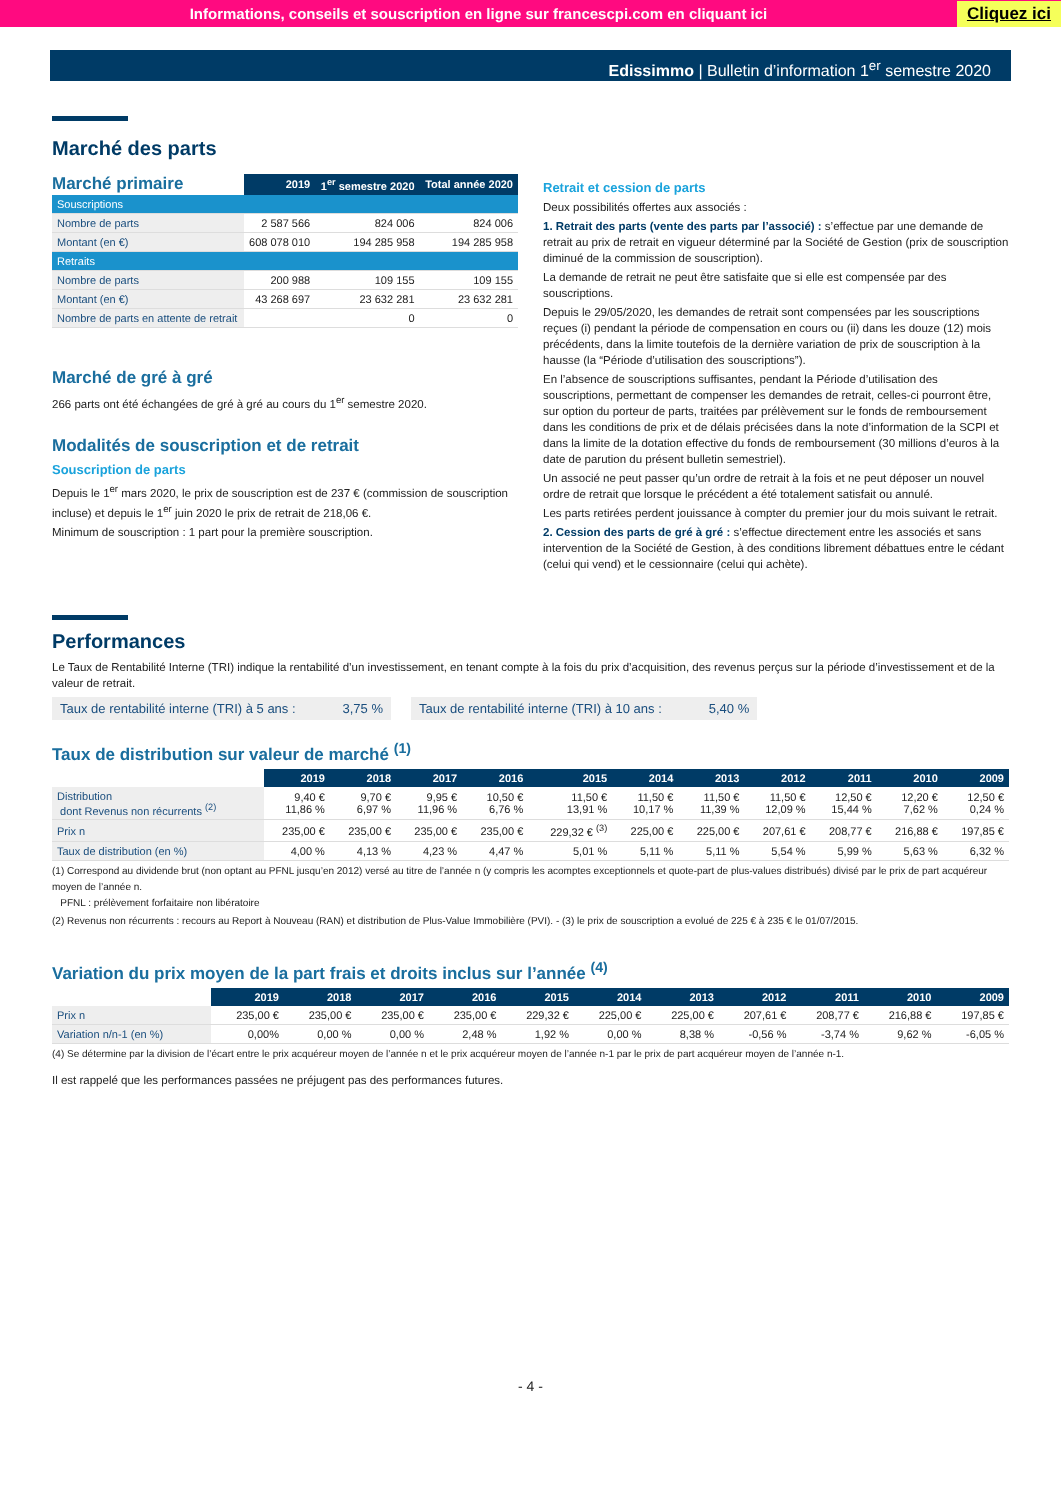Informations, conseils et souscription en ligne sur francescpi.com en cliquant ici Cliquez ici
Edissimmo | Bulletin d’information 1<sup>er</sup> semestre 2020
Marché des parts
| Marché primaire | 2019 | 1<sup>er</sup> semestre 2020 | Total année 2020 |
| Souscriptions | | | |
| Nombre de parts | 2 587 566 | 824 006 | 824 006 |
| Montant (en €) | 608 078 010 | 194 285 958 | 194 285 958 |
| Retraits | | | |
| Nombre de parts | 200 988 | 109 155 | 109 155 |
| Montant (en €) | 43 268 697 | 23 632 281 | 23 632 281 |
| Nombre de parts en attente de retrait | | 0 | 0 |
Marché de gré à gré
266 parts ont été échangées de gré à gré au cours du 1<sup>er</sup> semestre 2020.
Modalités de souscription et de retrait
Souscription de parts
Depuis le 1<sup>er</sup> mars 2020, le prix de souscription est de 237 € (commission de souscription incluse) et depuis le 1<sup>er</sup> juin 2020 le prix de retrait de 218,06 €.
Minimum de souscription : 1 part pour la première souscription.
Retrait et cession de parts
Deux possibilités offertes aux associés :
1. Retrait des parts (vente des parts par l’associé) : s’effectue par une demande de retrait au prix de retrait en vigueur déterminé par la Société de Gestion (prix de souscription diminué de la commission de souscription).
La demande de retrait ne peut être satisfaite que si elle est compensée par des souscriptions.
Depuis le 29/05/2020, les demandes de retrait sont compensées par les souscriptions reçues (i) pendant la période de compensation en cours ou (ii) dans les douze (12) mois précédents, dans la limite toutefois de la dernière variation de prix de souscription à la hausse (la “Période d’utilisation des souscriptions”).
En l’absence de souscriptions suffisantes, pendant la Période d’utilisation des souscriptions, permettant de compenser les demandes de retrait, celles-ci pourront être, sur option du porteur de parts, traitées par prélèvement sur le fonds de remboursement dans les conditions de prix et de délais précisées dans la note d’information de la SCPI et dans la limite de la dotation effective du fonds de remboursement (30 millions d’euros à la date de parution du présent bulletin semestriel).
Un associé ne peut passer qu’un ordre de retrait à la fois et ne peut déposer un nouvel ordre de retrait que lorsque le précédent a été totalement satisfait ou annulé.
Les parts retirées perdent jouissance à compter du premier jour du mois suivant le retrait.
2. Cession des parts de gré à gré : s’effectue directement entre les associés et sans intervention de la Société de Gestion, à des conditions librement débattues entre le cédant (celui qui vend) et le cessionnaire (celui qui achète).
Performances
Le Taux de Rentabilité Interne (TRI) indique la rentabilité d’un investissement, en tenant compte à la fois du prix d’acquisition, des revenus perçus sur la période d’investissement et de la valeur de retrait.
Taux de rentabilité interne (TRI) à 5 ans : 3,75 %
Taux de rentabilité interne (TRI) à 10 ans : 5,40 %
Taux de distribution sur valeur de marché <sup>(1)</sup>
| | 2019 | 2018 | 2017 | 2016 | 2015 | 2014 | 2013 | 2012 | 2011 | 2010 | 2009 |
| Distribution dont Revenus non récurrents <sup>(2)</sup> | 9,40 € 11,86 % | 9,70 € 6,97 % | 9,95 € 11,96 % | 10,50 € 6,76 % | 11,50 € 13,91 % | 11,50 € 10,17 % | 11,50 € 11,39 % | 11,50 € 12,09 % | 12,50 € 15,44 % | 12,20 € 7,62 % | 12,50 € 0,24 % |
| Prix n | 235,00 € | 235,00 € | 235,00 € | 235,00 € | 229,32 € <sup>(3)</sup> | 225,00 € | 225,00 € | 207,61 € | 208,77 € | 216,88 € | 197,85 € |
| Taux de distribution (en %) | 4,00 % | 4,13 % | 4,23 % | 4,47 % | 5,01 % | 5,11 % | 5,11 % | 5,54 % | 5,99 % | 5,63 % | 6,32 % |
(1) Correspond au dividende brut (non optant au PFNL jusqu’en 2012) versé au titre de l’année n (y compris les acomptes exceptionnels et quote-part de plus-values distribués) divisé par le prix de part acquéreur moyen de l’année n.
PFNL : prélèvement forfaitaire non libératoire
(2) Revenus non récurrents : recours au Report à Nouveau (RAN) et distribution de Plus-Value Immobilière (PVI). - (3) le prix de souscription a evolué de 225 € à 235 € le 01/07/2015.
Variation du prix moyen de la part frais et droits inclus sur l’année <sup>(4)</sup>
| | 2019 | 2018 | 2017 | 2016 | 2015 | 2014 | 2013 | 2012 | 2011 | 2010 | 2009 |
| Prix n | 235,00 € | 235,00 € | 235,00 € | 235,00 € | 229,32 € | 225,00 € | 225,00 € | 207,61 € | 208,77 € | 216,88 € | 197,85 € |
| Variation n/n-1 (en %) | 0,00% | 0,00 % | 0,00 % | 2,48 % | 1,92 % | 0,00 % | 8,38 % | -0,56 % | -3,74 % | 9,62 % | -6,05 % |
(4) Se détermine par la division de l’écart entre le prix acquéreur moyen de l’année n et le prix acquéreur moyen de l’année n-1 par le prix de part acquéreur moyen de l’année n-1.
Il est rappelé que les performances passées ne préjugent pas des performances futures.
- 4 -